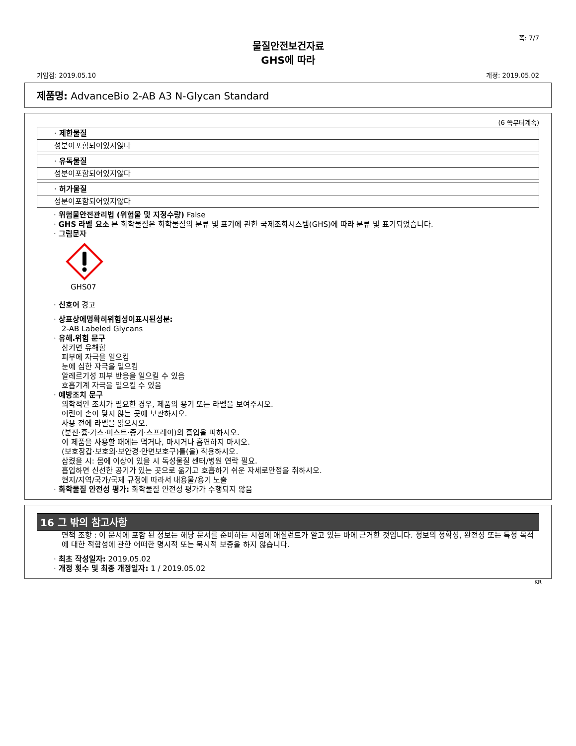쪽: 7/7
물질안전보건자료
GHS에 따라
기압점: 2019.05.10 개정: 2019.05.02
제품명: AdvanceBio 2-AB A3 N-Glycan Standard
(6 쪽부터계속)
· 제한물질
성분이포함되어있지않다
· 유독물질
성분이포함되어있지않다
· 허가물질
성분이포함되어있지않다
· 위험물안전관리법 (위험물 및 지정수량) False
· GHS 라벨 요소 본 화학물질은 화학물질의 분류 및 표기에 관한 국제조화시스템(GHS)에 따라 분류 및 표기되었습니다.
· 그림문자
GHS07
· 신호어 경고
· 상표상에명확히위험성이표시된성분:
2-AB Labeled Glycans
· 유해.위험 문구
삼키면 유해함
피부에 자극을 일으킴
눈에 심한 자극을 일으킴
알레르기성 피부 반응을 일으킬 수 있음
호흡기계 자극을 일으킬 수 있음
· 예방조치 문구
의학적인 조치가 필요한 경우, 제품의 용기 또는 라벨을 보여주시오.
어린이 손이 닿지 않는 곳에 보관하시오.
사용 전에 라벨을 읽으시오.
(분진·흄·가스·미스트·증기·스프레이)의 흡입을 피하시오.
이 제품을 사용할 때에는 먹거나, 마시거나 흡연하지 마시오.
(보호장갑·보호의·보안경·안면보호구)를(을) 착용하시오.
삼켰을 시: 몸에 이상이 있을 시 독성물질 센터/병원 연락 필요.
흡입하면 신선한 공기가 있는 곳으로 옮기고 호흡하기 쉬운 자세로안정을 취하시오.
현지/지역/국가/국제 규정에 따라서 내용물/용기 노출
· 화학물질 안전성 평가: 화학물질 안전성 평가가 수행되지 않음
16 그 밖의 참고사항
면책 조항 : 이 문서에 포함 된 정보는 해당 문서를 준비하는 시점에 애질런트가 알고 있는 바에 근거한 것입니다. 정보의 정확성, 완전성 또는 특정 목적에 대한 적합성에 관한 어떠한 명시적 또는 묵시적 보증을 하지 않습니다.
· 최초 작성일자: 2019.05.02
· 개정 횟수 및 최종 개정일자: 1 / 2019.05.02
KR